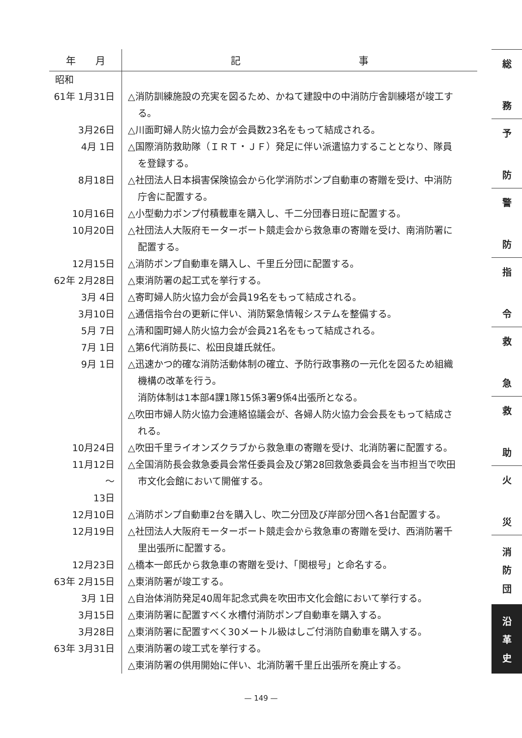| 年 月 | 記 事 |
| --- | --- |
| 昭和 | |
| 61年 1月31日 | △消防訓練施設の充実を図るため、かねて建設中の中消防庁舎訓練塔が竣工す る。 |
| 3月26日 | △川面町婦人防火協力会が会員数23名をもって結成される。 |
| 4月 1日 | △国際消防救助隊（ＩＲＴ・ＪＦ）発足に伴い派遣協力することとなり、隊員 を登録する。 |
| 8月18日 | △社団法人日本損害保険協会から化学消防ポンプ自動車の寄贈を受け、中消防 庁舎に配置する。 |
| 10月16日 | △小型動力ポンプ付積載車を購入し、千二分団春日班に配置する。 |
| 10月20日 | △社団法人大阪府モーターボート競走会から救急車の寄贈を受け、南消防署に 配置する。 |
| 12月15日 | △消防ポンプ自動車を購入し、千里丘分団に配置する。 |
| 62年 2月28日 | △東消防署の起工式を挙行する。 |
| 3月 4日 | △寄町婦人防火協力会が会員19名をもって結成される。 |
| 3月10日 | △通信指令台の更新に伴い、消防緊急情報システムを整備する。 |
| 5月 7日 | △清和園町婦人防火協力会が会員21名をもって結成される。 |
| 7月 1日 | △第6代消防長に、松田良雄氏就任。 |
| 9月 1日 | △迅速かつ的確な消防活動体制の確立、予防行政事務の一元化を図るため組織 機構の改革を行う。 消防体制は1本部4課1隊15係3署9係4出張所となる。 △吹田市婦人防火協力会連絡協議会が、各婦人防火協力会会長をもって結成さ れる。 |
| 10月24日 | △吹田千里ライオンズクラブから救急車の寄贈を受け、北消防署に配置する。 |
| 11月12日 ～ 13日 | △全国消防長会救急委員会常任委員会及び第28回救急委員会を当市担当で吹田 市文化会館において開催する。 |
| 12月10日 | △消防ポンプ自動車2台を購入し、吹二分団及び岸部分団へ各1台配置する。 |
| 12月19日 | △社団法人大阪府モーターボート競走会から救急車の寄贈を受け、西消防署千 里出張所に配置する。 |
| 12月23日 | △橋本一郎氏から救急車の寄贈を受け、「関根号」と命名する。 |
| 63年 2月15日 | △東消防署が竣工する。 |
| 3月 1日 | △自治体消防発足40周年記念式典を吹田市文化会館において挙行する。 |
| 3月15日 | △東消防署に配置すべく水槽付消防ポンプ自動車を購入する。 |
| 3月28日 | △東消防署に配置すべく30メートル級はしご付消防自動車を購入する。 |
| 63年 3月31日 | △東消防署の竣工式を挙行する。 △東消防署の供用開始に伴い、北消防署千里丘出張所を廃止する。 |
総
務
予
防
警
防
指
令
救
急
救
助
火
災
消
防
団
沿
革
史
— 149 —